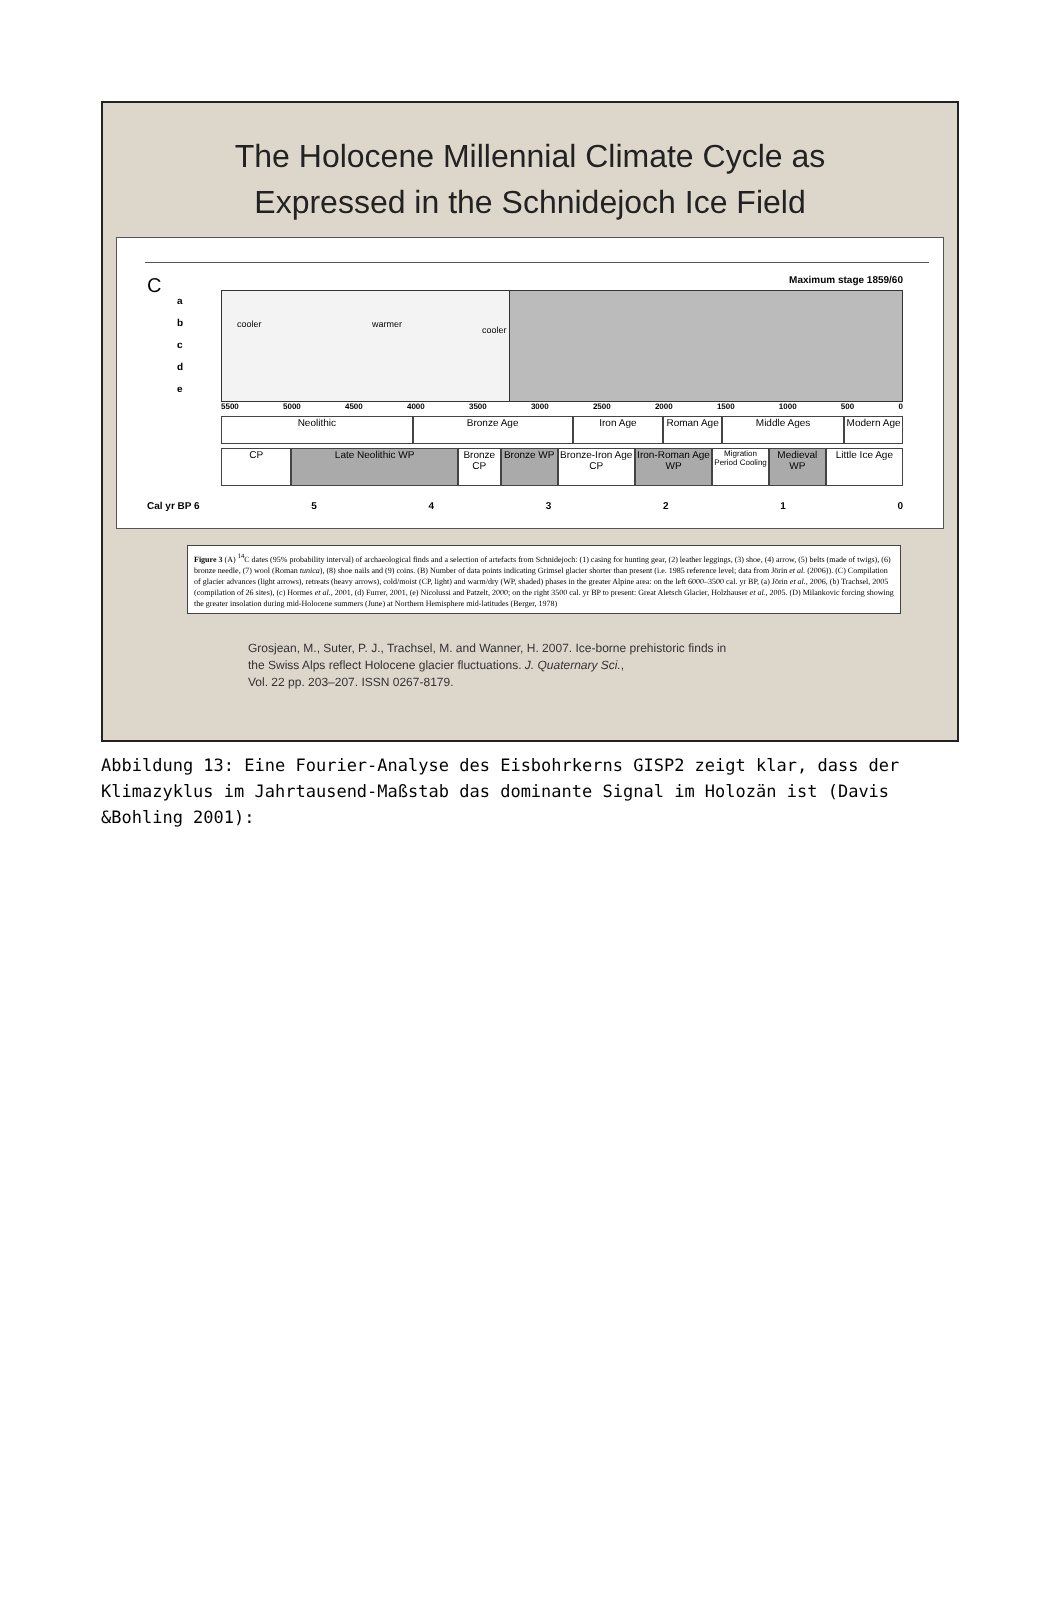The Holocene Millennial Climate Cycle as
Expressed in the Schnidejoch Ice Field
C Maximum stage 1859/60
cooler warmer
cooler
a
b
c
d
e
5500 5000 4500 4000 3500 3000 2500 2000 1500 1000 500 0
Neolithic Bronze Age Iron Age Roman Age Middle Ages Modern Age
CP Late Neolithic WP Bronze CP Bronze WP Bronze-Iron Age CP Iron-Roman Age WP
Migration Period Cooling
Medieval WP Little Ice Age
Cal yr BP 6 5 4 3 2 1 0
Figure 3 (A) <sup>14</sup>C dates (95% probability interval) of archaeological finds and a selection of artefacts from Schnidejoch: (1) casing for hunting gear, (2) leather leggings, (3) shoe, (4) arrow, (5) belts (made of twigs), (6) bronze needle, (7) wool (Roman tunica), (8) shoe nails and (9) coins. (B) Number of data points indicating Grimsel glacier shorter than present (i.e. 1985 reference level; data from Jörin et al. (2006)). (C) Compilation of glacier advances (light arrows), retreats (heavy arrows), cold/moist (CP, light) and warm/dry (WP, shaded) phases in the greater Alpine area: on the left 6000–3500 cal. yr BP, (a) Jörin et al., 2006, (b) Trachsel, 2005 (compilation of 26 sites), (c) Hormes et al., 2001, (d) Furrer, 2001, (e) Nicolussi and Patzelt, 2000; on the right 3500 cal. yr BP to present: Great Aletsch Glacier, Holzhauser et al., 2005. (D) Milankovic forcing showing the greater insolation during mid-Holocene summers (June) at Northern Hemisphere mid-latitudes (Berger, 1978)
Grosjean, M., Suter, P. J., Trachsel, M. and Wanner, H. 2007. Ice-borne prehistoric finds in
the Swiss Alps reflect Holocene glacier fluctuations. J. Quaternary Sci.,
Vol. 22 pp. 203–207. ISSN 0267-8179.
Abbildung 13: Eine Fourier-Analyse des Eisbohrkerns GISP2 zeigt klar, dass der Klimazyklus im Jahrtausend-Maßstab das dominante Signal im Holozän ist (Davis &Bohling 2001):